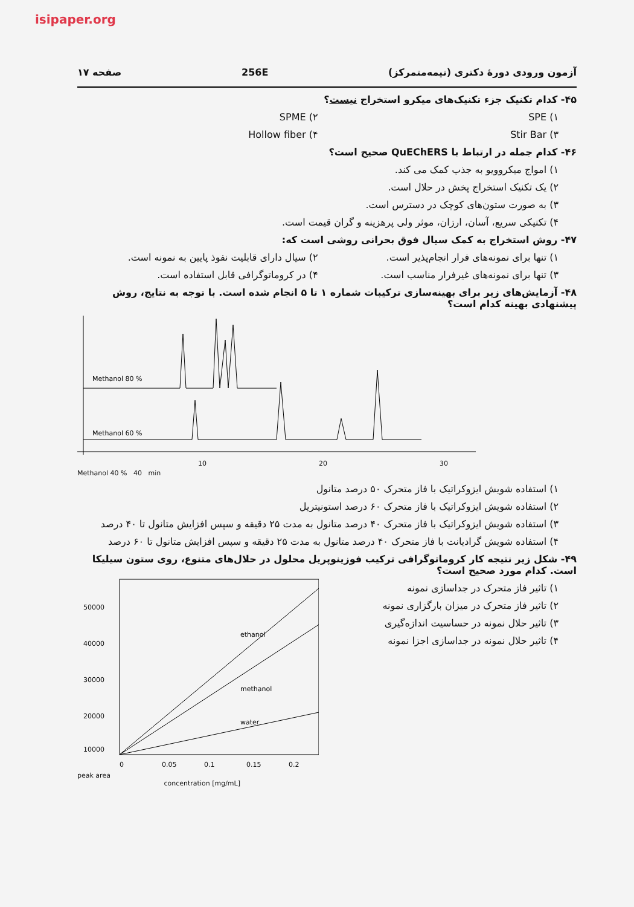isipaper.org
آزمون ورودی دورهٔ دکتری (نیمه‌متمرکز) 256E صفحه ۱۷
۴۵- کدام تکنیک جزء تکنیک‌های میکرو استخراج نیست؟
۱) SPE ۲) SPME
۳) Stir Bar ۴) Hollow fiber
۴۶- کدام جمله در ارتباط با QuEChERS صحیح است؟
۱) امواج میکروویو به جذب کمک می کند.
۲) یک تکنیک استخراج پخش در حلال است.
۳) به صورت ستون‌های کوچک در دسترس است.
۴) تکنیکی سریع، آسان، ارزان، موثر ولی پرهزینه و گران قیمت است.
۴۷- روش استخراج به کمک سیال فوق بحرانی روشی است که:
۱) تنها برای نمونه‌های فرار انجام‌پذیر است.
۲) سیال دارای قابلیت نفوذ پایین به نمونه است.
۳) تنها برای نمونه‌های غیرفرار مناسب است.
۴) در کروماتوگرافی قابل استفاده است.
۴۸- آزمایش‌های زیر برای بهینه‌سازی ترکیبات شماره ۱ تا ۵ انجام شده است. با توجه به نتایج، روش پیشنهادی بهینه کدام است؟
Methanol 80 %
Methanol 60 %
10
20
30
Methanol 40 % 40 min
۱) استفاده شویش ایزوکراتیک با فاز متحرک ۵۰ درصد متانول
۲) استفاده شویش ایزوکراتیک با فاز متحرک ۶۰ درصد استونیتریل
۳) استفاده شویش ایزوکراتیک با فاز متحرک ۴۰ درصد متانول به مدت ۲۵ دقیقه و سپس افزایش متانول تا ۴۰ درصد
۴) استفاده شویش گرادیانت با فاز متحرک ۴۰ درصد متانول به مدت ۲۵ دقیقه و سپس افزایش متانول تا ۶۰ درصد
۴۹- شکل زیر نتیجه کار کروماتوگرافی ترکیب فوزینوپریل محلول در حلال‌های متنوع، روی ستون سیلیکا است. کدام مورد صحیح است؟
۱) تاثیر فاز متحرک در جداسازی نمونه
۲) تاثیر فاز متحرک در میزان بارگزاری نمونه
۳) تاثیر حلال نمونه در حساسیت اندازه‌گیری
۴) تاثیر حلال نمونه در جداسازی اجزا نمونه
ethanol
methanol
water
50000
40000
30000
20000
10000
0
0.05
0.1
0.15
0.2
peak area
concentration [mg/mL]